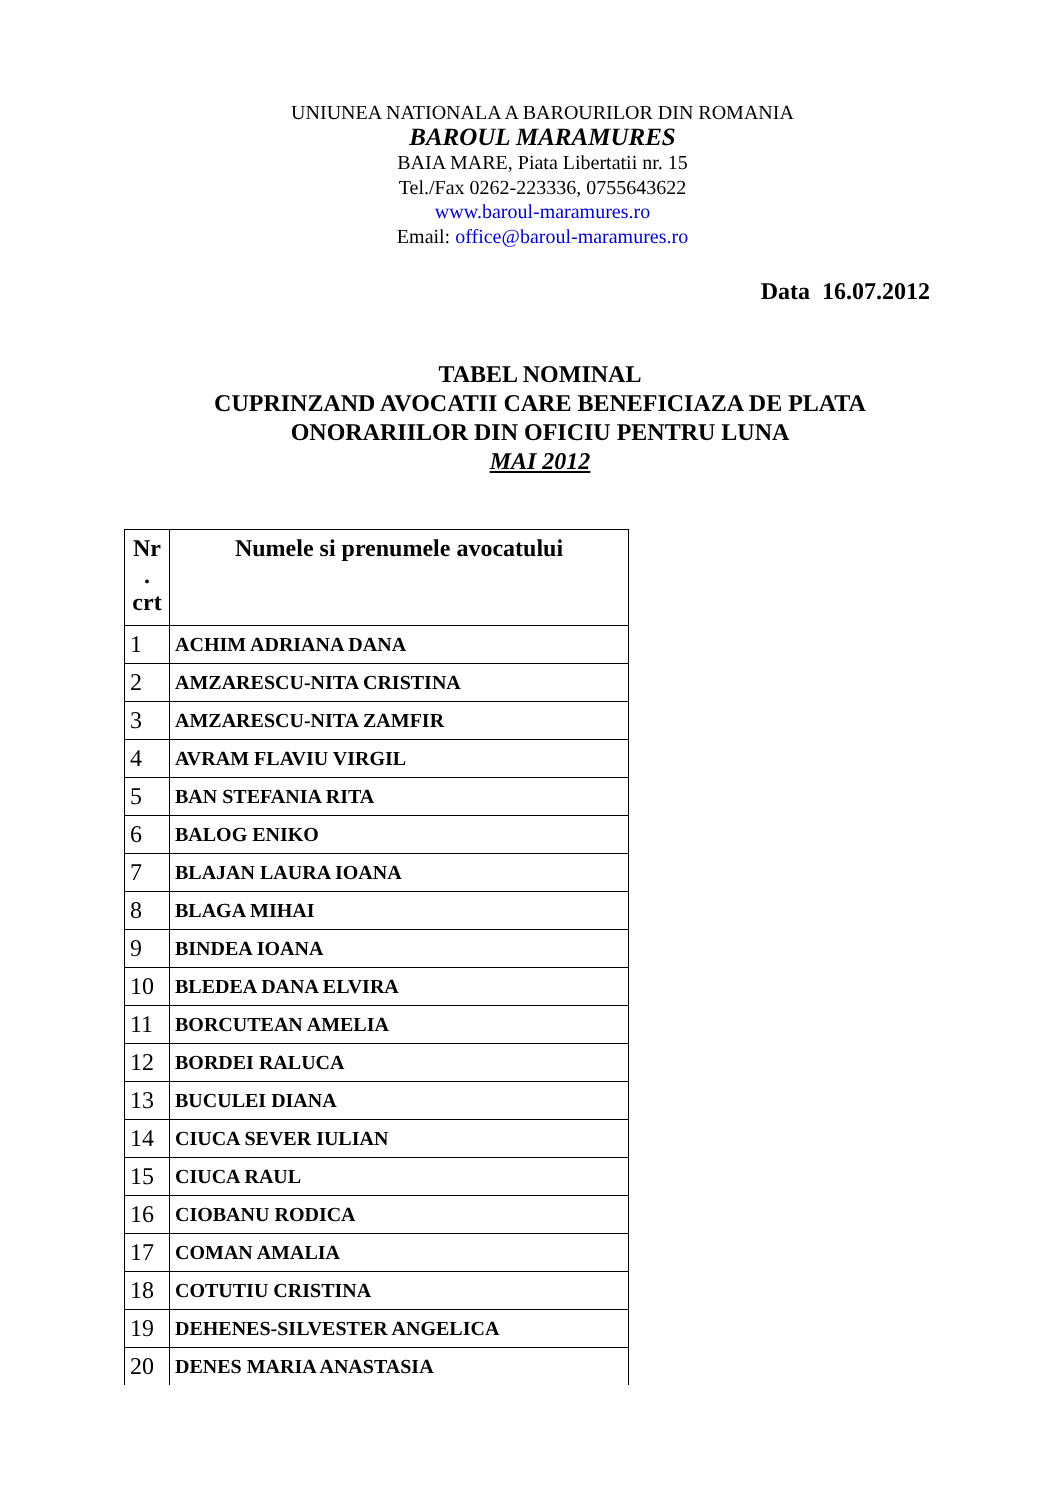UNIUNEA NATIONALA A BAROURILOR DIN ROMANIA
BAROUL MARAMURES
BAIA MARE, Piata Libertatii nr. 15
Tel./Fax 0262-223336, 0755643622
www.baroul-maramures.ro
Email: office@baroul-maramures.ro
Data 16.07.2012
TABEL NOMINAL
CUPRINZAND AVOCATII CARE BENEFICIAZA DE PLATA
ONORARIILOR DIN OFICIU PENTRU LUNA
MAI 2012
| Nr . crt | Numele si prenumele avocatului |
| --- | --- |
| 1 | ACHIM ADRIANA DANA |
| 2 | AMZARESCU-NITA CRISTINA |
| 3 | AMZARESCU-NITA ZAMFIR |
| 4 | AVRAM FLAVIU VIRGIL |
| 5 | BAN STEFANIA RITA |
| 6 | BALOG ENIKO |
| 7 | BLAJAN LAURA IOANA |
| 8 | BLAGA MIHAI |
| 9 | BINDEA IOANA |
| 10 | BLEDEA DANA ELVIRA |
| 11 | BORCUTEAN AMELIA |
| 12 | BORDEI RALUCA |
| 13 | BUCULEI DIANA |
| 14 | CIUCA SEVER IULIAN |
| 15 | CIUCA RAUL |
| 16 | CIOBANU RODICA |
| 17 | COMAN AMALIA |
| 18 | COTUTIU CRISTINA |
| 19 | DEHENES-SILVESTER ANGELICA |
| 20 | DENES MARIA ANASTASIA |